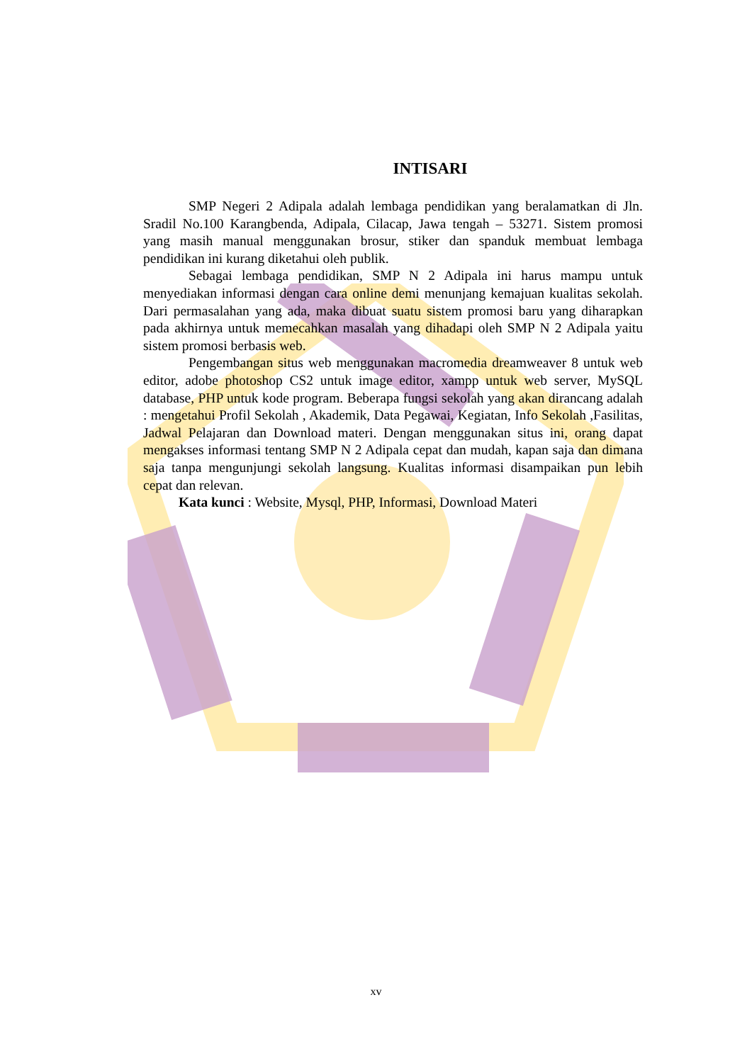INTISARI
SMP Negeri 2 Adipala adalah lembaga pendidikan yang beralamatkan di Jln. Sradil No.100 Karangbenda, Adipala, Cilacap, Jawa tengah – 53271. Sistem promosi yang masih manual menggunakan brosur, stiker dan spanduk membuat lembaga pendidikan ini kurang diketahui oleh publik.
Sebagai lembaga pendidikan, SMP N 2 Adipala ini harus mampu untuk menyediakan informasi dengan cara online demi menunjang kemajuan kualitas sekolah. Dari permasalahan yang ada, maka dibuat suatu sistem promosi baru yang diharapkan pada akhirnya untuk memecahkan masalah yang dihadapi oleh SMP N 2 Adipala yaitu sistem promosi berbasis web.
Pengembangan situs web menggunakan macromedia dreamweaver 8 untuk web editor, adobe photoshop CS2 untuk image editor, xampp untuk web server, MySQL database, PHP untuk kode program. Beberapa fungsi sekolah yang akan dirancang adalah : mengetahui Profil Sekolah , Akademik, Data Pegawai, Kegiatan, Info Sekolah ,Fasilitas, Jadwal Pelajaran dan Download materi. Dengan menggunakan situs ini, orang dapat mengakses informasi tentang SMP N 2 Adipala cepat dan mudah, kapan saja dan dimana saja tanpa mengunjungi sekolah langsung. Kualitas informasi disampaikan pun lebih cepat dan relevan.
Kata kunci : Website, Mysql, PHP, Informasi, Download Materi
xv